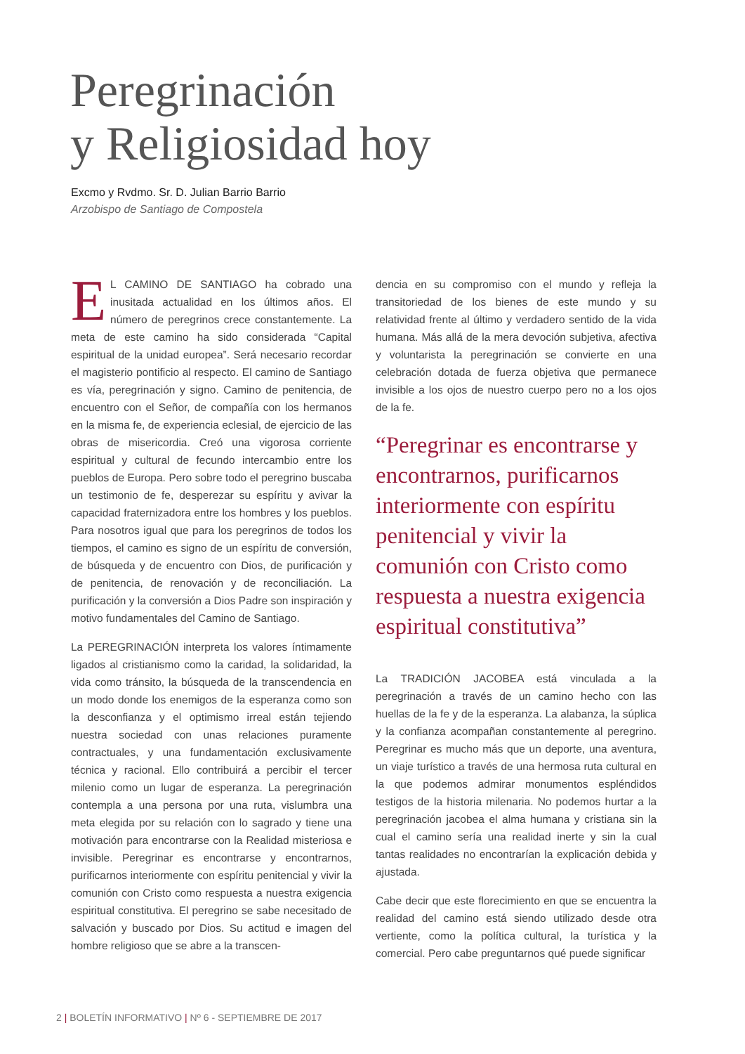Peregrinación
y Religiosidad hoy
Excmo y Rvdmo. Sr. D. Julian Barrio Barrio
Arzobispo de Santiago de Compostela
EL CAMINO DE SANTIAGO ha cobrado una inusitada actualidad en los últimos años. El número de peregrinos crece constantemente. La meta de este camino ha sido considerada “Capital espiritual de la unidad europea”. Será necesario recordar el magisterio pontificio al respecto. El camino de Santiago es vía, peregrinación y signo. Camino de penitencia, de encuentro con el Señor, de compañía con los hermanos en la misma fe, de experiencia eclesial, de ejercicio de las obras de misericordia. Creó una vigorosa corriente espiritual y cultural de fecundo intercambio entre los pueblos de Europa. Pero sobre todo el peregrino buscaba un testimonio de fe, desperezar su espíritu y avivar la capacidad fraternizadora entre los hombres y los pueblos. Para nosotros igual que para los peregrinos de todos los tiempos, el camino es signo de un espíritu de conversión, de búsqueda y de encuentro con Dios, de purificación y de penitencia, de renovación y de reconciliación. La purificación y la conversión a Dios Padre son inspiración y motivo fundamentales del Camino de Santiago.
La PEREGRINACIÓN interpreta los valores íntimamente ligados al cristianismo como la caridad, la solidaridad, la vida como tránsito, la búsqueda de la transcendencia en un modo donde los enemigos de la esperanza como son la desconfianza y el optimismo irreal están tejiendo nuestra sociedad con unas relaciones puramente contractuales, y una fundamentación exclusivamente técnica y racional. Ello contribuirá a percibir el tercer milenio como un lugar de esperanza. La peregrinación contempla a una persona por una ruta, vislumbra una meta elegida por su relación con lo sagrado y tiene una motivación para encontrarse con la Realidad misteriosa e invisible. Peregrinar es encontrarse y encontrarnos, purificarnos interiormente con espíritu penitencial y vivir la comunión con Cristo como respuesta a nuestra exigencia espiritual constitutiva. El peregrino se sabe necesitado de salvación y buscado por Dios. Su actitud e imagen del hombre religioso que se abre a la transcen-
dencia en su compromiso con el mundo y refleja la transitoriedad de los bienes de este mundo y su relatividad frente al último y verdadero sentido de la vida humana. Más allá de la mera devoción subjetiva, afectiva y voluntarista la peregrinación se convierte en una celebración dotada de fuerza objetiva que permanece invisible a los ojos de nuestro cuerpo pero no a los ojos de la fe.
“Peregrinar es encontrarse y encontrarnos, purificarnos interiormente con espíritu penitencial y vivir la comunión con Cristo como respuesta a nuestra exigencia espiritual constitutiva”
La TRADICIÓN JACOBEA está vinculada a la peregrinación a través de un camino hecho con las huellas de la fe y de la esperanza. La alabanza, la súplica y la confianza acompañan constantemente al peregrino. Peregrinar es mucho más que un deporte, una aventura, un viaje turístico a través de una hermosa ruta cultural en la que podemos admirar monumentos espléndidos testigos de la historia milenaria. No podemos hurtar a la peregrinación jacobea el alma humana y cristiana sin la cual el camino sería una realidad inerte y sin la cual tantas realidades no encontrarían la explicación debida y ajustada.
Cabe decir que este florecimiento en que se encuentra la realidad del camino está siendo utilizado desde otra vertiente, como la política cultural, la turística y la comercial. Pero cabe preguntarnos qué puede significar
2 | BOLETÍN INFORMATIVO | Nº 6 - SEPTIEMBRE DE 2017